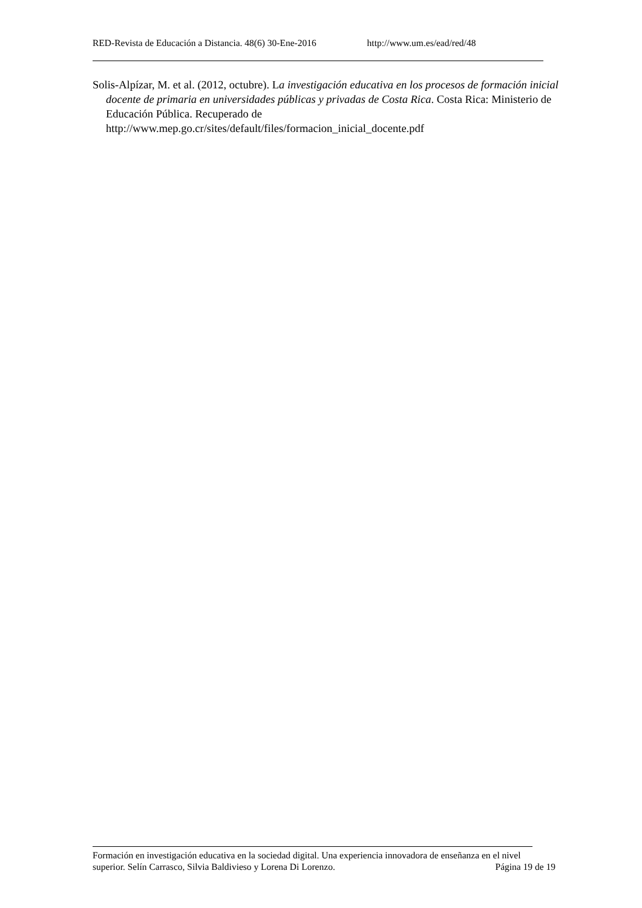RED-Revista de Educación a Distancia. 48(6) 30-Ene-2016 http://www.um.es/ead/red/48
Solis-Alpízar, M. et al. (2012, octubre). La investigación educativa en los procesos de formación inicial docente de primaria en universidades públicas y privadas de Costa Rica. Costa Rica: Ministerio de Educación Pública. Recuperado de http://www.mep.go.cr/sites/default/files/formacion_inicial_docente.pdf
Formación en investigación educativa en la sociedad digital. Una experiencia innovadora de enseñanza en el nivel superior. Selín Carrasco, Silvia Baldivieso y Lorena Di Lorenzo. Página 19 de 19